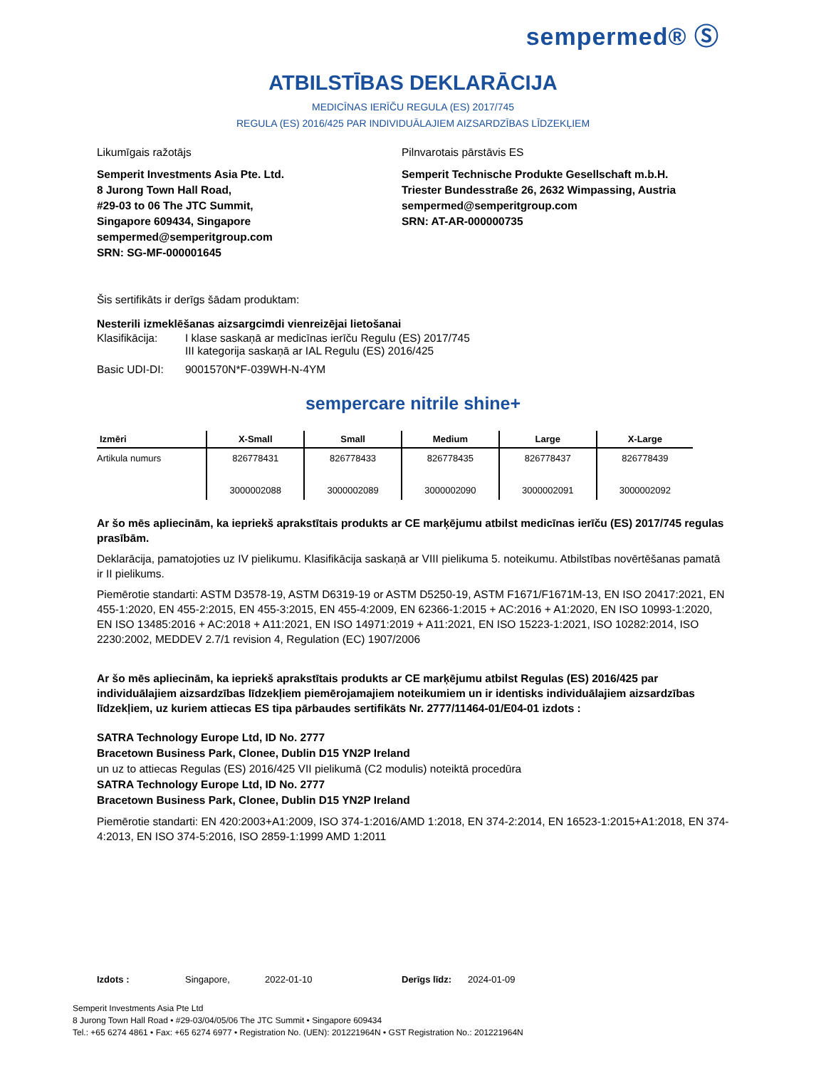sempermed® Ⓢ
ATBILSTĪBAS DEKLARĀCIJA
MEDICĪNAS IERĪČU REGULA (ES) 2017/745
REGULA (ES) 2016/425 PAR INDIVIDUĀLAJIEM AIZSARDZĪBAS LĪDZEKĻIEM
Likumīgais ražotājs
Semperit Investments Asia Pte. Ltd.
8 Jurong Town Hall Road,
#29-03 to 06 The JTC Summit,
Singapore 609434, Singapore
sempermed@semperitgroup.com
SRN: SG-MF-000001645
Pilnvarotais pārstāvis ES
Semperit Technische Produkte Gesellschaft m.b.H.
Triester Bundesstraße 26, 2632 Wimpassing, Austria
sempermed@semperitgroup.com
SRN: AT-AR-000000735
Šis sertifikāts ir derīgs šādam produktam:
Nesterili izmeklēšanas aizsargcimdi vienreizējai lietošanai
| Klasifikācija: | I klase saskaņā ar medicīnas ierīču Regulu (ES) 2017/745 III kategorija saskaņā ar IAL Regulu (ES) 2016/425 |
| Basic UDI-DI: | 9001570N*F-039WH-N-4YM |
sempercare nitrile shine+
| Izmēri | X-Small | Small | Medium | Large | X-Large |
| --- | --- | --- | --- | --- | --- |
| Artikula numurs | 826778431 3000002088 | 826778433 3000002089 | 826778435 3000002090 | 826778437 3000002091 | 826778439 3000002092 |
Ar šo mēs apliecinām, ka iepriekš aprakstītais produkts ar CE marķējumu atbilst medicīnas ierīču (ES) 2017/745 regulas prasībām.
Deklarācija, pamatojoties uz IV pielikumu. Klasifikācija saskaņā ar VIII pielikuma 5. noteikumu. Atbilstības novērtēšanas pamatā ir II pielikums.
Piemērotie standarti: ASTM D3578-19, ASTM D6319-19 or ASTM D5250-19, ASTM F1671/F1671M-13, EN ISO 20417:2021, EN 455-1:2020, EN 455-2:2015, EN 455-3:2015, EN 455-4:2009, EN 62366-1:2015 + AC:2016 + A1:2020, EN ISO 10993-1:2020, EN ISO 13485:2016 + AC:2018 + A11:2021, EN ISO 14971:2019 + A11:2021, EN ISO 15223-1:2021, ISO 10282:2014, ISO 2230:2002, MEDDEV 2.7/1 revision 4, Regulation (EC) 1907/2006
Ar šo mēs apliecinām, ka iepriekš aprakstītais produkts ar CE marķējumu atbilst Regulas (ES) 2016/425 par individuālajiem aizsardzības līdzekļiem piemērojamajiem noteikumiem un ir identisks individuālajiem aizsardzības līdzekļiem, uz kuriem attiecas ES tipa pārbaudes sertifikāts Nr. 2777/11464-01/E04-01 izdots :
SATRA Technology Europe Ltd, ID No. 2777
Bracetown Business Park, Clonee, Dublin D15 YN2P Ireland
un uz to attiecas Regulas (ES) 2016/425 VII pielikumā (C2 modulis) noteiktā procedūra
SATRA Technology Europe Ltd, ID No. 2777
Bracetown Business Park, Clonee, Dublin D15 YN2P Ireland
Piemērotie standarti: EN 420:2003+A1:2009, ISO 374-1:2016/AMD 1:2018, EN 374-2:2014, EN 16523-1:2015+A1:2018, EN 374-4:2013, EN ISO 374-5:2016, ISO 2859-1:1999 AMD 1:2011
Izdots : Singapore, 2022-01-10 Derīgs līdz: 2024-01-09
Semperit Investments Asia Pte Ltd
8 Jurong Town Hall Road • #29-03/04/05/06 The JTC Summit • Singapore 609434
Tel.: +65 6274 4861 • Fax: +65 6274 6977 • Registration No. (UEN): 201221964N • GST Registration No.: 201221964N